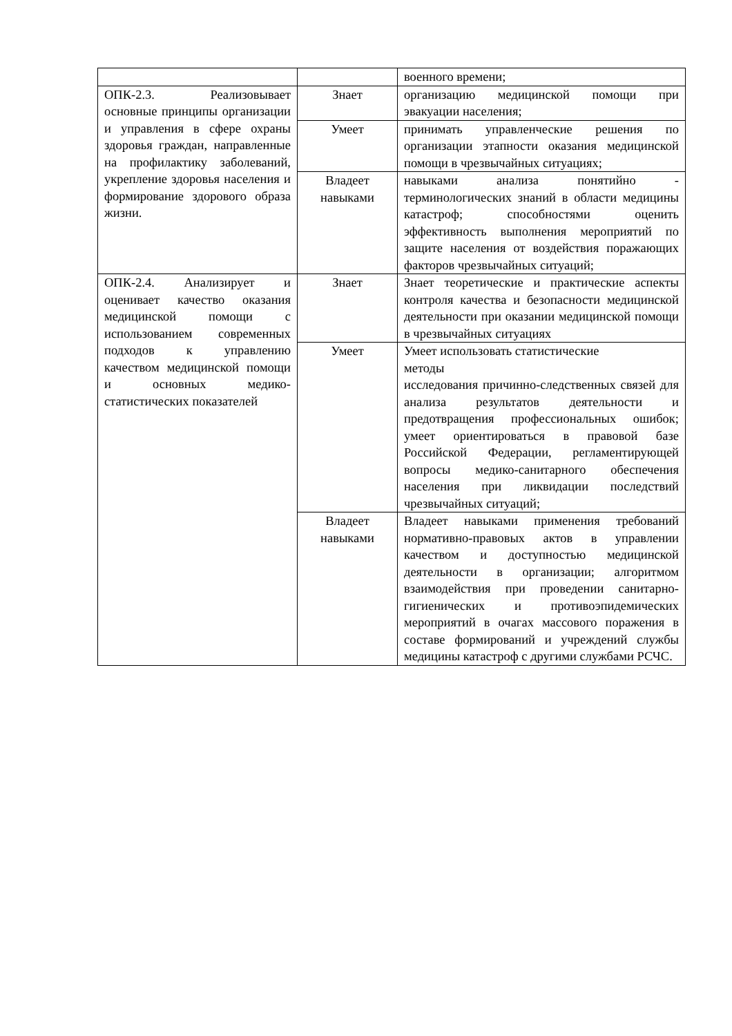| | | военного времени; |
| ОПК-2.3. Реализовывает основные принципы организации и управления в сфере охраны здоровья граждан, направленные на профилактику заболеваний, укрепление здоровья населения и формирование здорового образа жизни. | Знает | организацию медицинской помощи при эвакуации населения; |
| | Умеет | принимать управленческие решения по организации этапности оказания медицинской помощи в чрезвычайных ситуациях; |
| | Владеет навыками | навыками анализа понятийно - терминологических знаний в области медицины катастроф; способностями оценить эффективность выполнения мероприятий по защите населения от воздействия поражающих факторов чрезвычайных ситуаций; |
| ОПК-2.4. Анализирует и оценивает качество оказания медицинской помощи с использованием современных подходов к управлению качеством медицинской помощи и основных медико-статистических показателей | Знает | Знает теоретические и практические аспекты контроля качества и безопасности медицинской деятельности при оказании медицинской помощи в чрезвычайных ситуациях |
| | Умеет | Умеет использовать статистические методы исследования причинно-следственных связей для анализа результатов деятельности и предотвращения профессиональных ошибок; умеет ориентироваться в правовой базе Российской Федерации, регламентирующей вопросы медико-санитарного обеспечения населения при ликвидации последствий чрезвычайных ситуаций; |
| | Владеет навыками | Владеет навыками применения требований нормативно-правовых актов в управлении качеством и доступностью медицинской деятельности в организации; алгоритмом взаимодействия при проведении санитарно-гигиенических и противоэпидемических мероприятий в очагах массового поражения в составе формирований и учреждений службы медицины катастроф с другими службами РСЧС. |